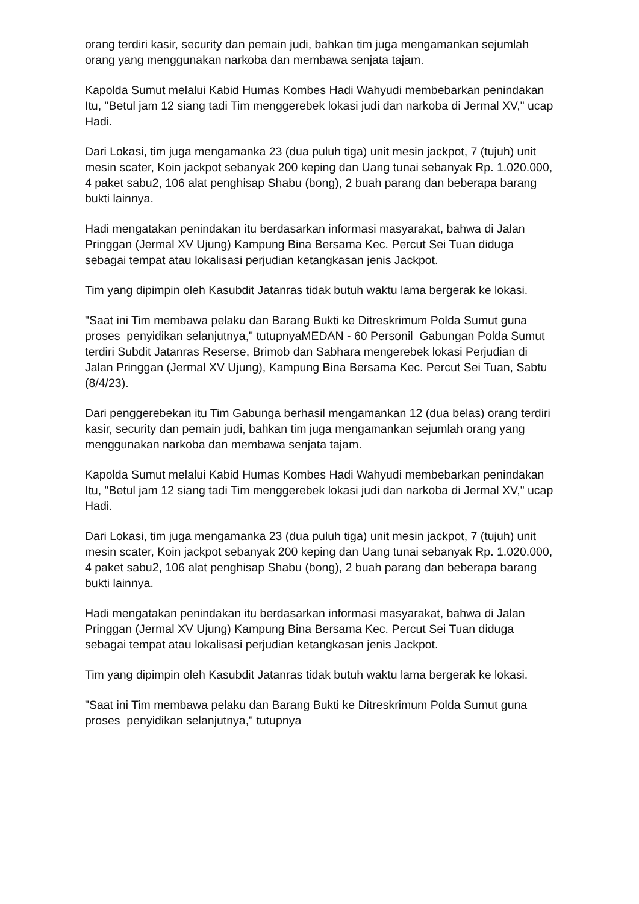orang terdiri kasir, security dan pemain judi, bahkan tim juga mengamankan sejumlah orang yang menggunakan narkoba dan membawa senjata tajam.
Kapolda Sumut melalui Kabid Humas Kombes Hadi Wahyudi membebarkan penindakan Itu, "Betul jam 12 siang tadi Tim menggerebek lokasi judi dan narkoba di Jermal XV," ucap Hadi.
Dari Lokasi, tim juga mengamanka 23 (dua puluh tiga) unit mesin jackpot, 7 (tujuh) unit mesin scater, Koin jackpot sebanyak 200 keping dan Uang tunai sebanyak Rp. 1.020.000, 4 paket sabu2, 106 alat penghisap Shabu (bong), 2 buah parang dan beberapa barang bukti lainnya.
Hadi mengatakan penindakan itu berdasarkan informasi masyarakat, bahwa di Jalan Pringgan (Jermal XV Ujung) Kampung Bina Bersama Kec. Percut Sei Tuan diduga sebagai tempat atau lokalisasi perjudian ketangkasan jenis Jackpot.
Tim yang dipimpin oleh Kasubdit Jatanras tidak butuh waktu lama bergerak ke lokasi.
"Saat ini Tim membawa pelaku dan Barang Bukti ke Ditreskrimum Polda Sumut guna proses penyidikan selanjutnya," tutupnyaMEDAN - 60 Personil Gabungan Polda Sumut terdiri Subdit Jatanras Reserse, Brimob dan Sabhara mengerebek lokasi Perjudian di Jalan Pringgan (Jermal XV Ujung), Kampung Bina Bersama Kec. Percut Sei Tuan, Sabtu (8/4/23).
Dari penggerebekan itu Tim Gabunga berhasil mengamankan 12 (dua belas) orang terdiri kasir, security dan pemain judi, bahkan tim juga mengamankan sejumlah orang yang menggunakan narkoba dan membawa senjata tajam.
Kapolda Sumut melalui Kabid Humas Kombes Hadi Wahyudi membebarkan penindakan Itu, "Betul jam 12 siang tadi Tim menggerebek lokasi judi dan narkoba di Jermal XV," ucap Hadi.
Dari Lokasi, tim juga mengamanka 23 (dua puluh tiga) unit mesin jackpot, 7 (tujuh) unit mesin scater, Koin jackpot sebanyak 200 keping dan Uang tunai sebanyak Rp. 1.020.000, 4 paket sabu2, 106 alat penghisap Shabu (bong), 2 buah parang dan beberapa barang bukti lainnya.
Hadi mengatakan penindakan itu berdasarkan informasi masyarakat, bahwa di Jalan Pringgan (Jermal XV Ujung) Kampung Bina Bersama Kec. Percut Sei Tuan diduga sebagai tempat atau lokalisasi perjudian ketangkasan jenis Jackpot.
Tim yang dipimpin oleh Kasubdit Jatanras tidak butuh waktu lama bergerak ke lokasi.
"Saat ini Tim membawa pelaku dan Barang Bukti ke Ditreskrimum Polda Sumut guna proses penyidikan selanjutnya," tutupnya